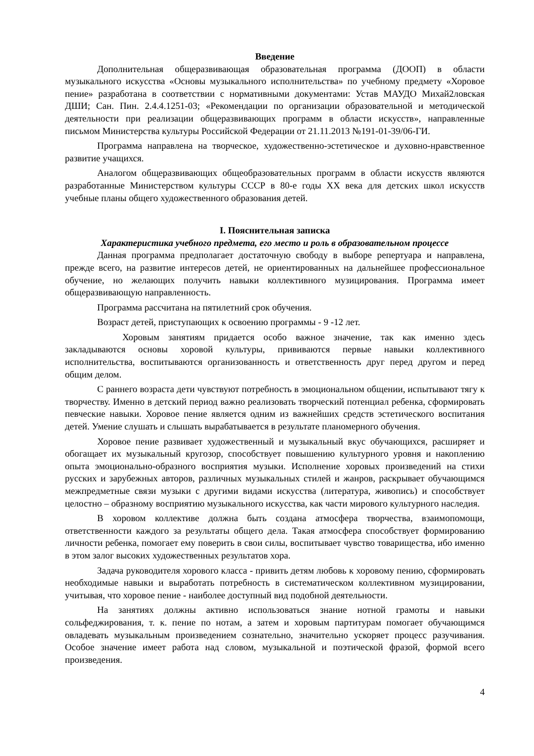Введение
Дополнительная общеразвивающая образовательная программа (ДООП) в области музыкального искусства «Основы музыкального исполнительства» по учебному предмету «Хоровое пение» разработана в соответствии с нормативными документами: Устав МАУДО Михай2ловская ДШИ; Сан. Пин. 2.4.4.1251-03; «Рекомендации по организации образовательной и методической деятельности при реализации общеразвивающих программ в области искусств», направленные письмом Министерства культуры Российской Федерации от 21.11.2013 №191-01-39/06-ГИ.
Программа направлена на творческое, художественно-эстетическое и духовно-нравственное развитие учащихся.
Аналогом общеразвивающих общеобразовательных программ в области искусств являются разработанные Министерством культуры СССР в 80-е годы XX века для детских школ искусств учебные планы общего художественного образования детей.
I. Пояснительная записка
Характеристика учебного предмета, его место и роль в образовательном процессе
Данная программа предполагает достаточную свободу в выборе репертуара и направлена, прежде всего, на развитие интересов детей, не ориентированных на дальнейшее профессиональное обучение, но желающих получить навыки коллективного музицирования. Программа имеет общеразвивающую направленность.
Программа рассчитана на пятилетний срок обучения.
Возраст детей, приступающих к освоению программы - 9 -12 лет.
Хоровым занятиям придается особо важное значение, так как именно здесь закладываются основы хоровой культуры, прививаются первые навыки коллективного исполнительства, воспитываются организованность и ответственность друг перед другом и перед общим делом.
С раннего возраста дети чувствуют потребность в эмоциональном общении, испытывают тягу к творчеству. Именно в детский период важно реализовать творческий потенциал ребенка, сформировать певческие навыки. Хоровое пение является одним из важнейших средств эстетического воспитания детей. Умение слушать и слышать вырабатывается в результате планомерного обучения.
Хоровое пение развивает художественный и музыкальный вкус обучающихся, расширяет и обогащает их музыкальный кругозор, способствует повышению культурного уровня и накоплению опыта эмоционально-образного восприятия музыки. Исполнение хоровых произведений на стихи русских и зарубежных авторов, различных музыкальных стилей и жанров, раскрывает обучающимся межпредметные связи музыки с другими видами искусства (литература, живопись) и способствует целостно – образному восприятию музыкального искусства, как части мирового культурного наследия.
В хоровом коллективе должна быть создана атмосфера творчества, взаимопомощи, ответственности каждого за результаты общего дела. Такая атмосфера способствует формированию личности ребенка, помогает ему поверить в свои силы, воспитывает чувство товарищества, ибо именно в этом залог высоких художественных результатов хора.
Задача руководителя хорового класса - привить детям любовь к хоровому пению, сформировать необходимые навыки и выработать потребность в систематическом коллективном музицировании, учитывая, что хоровое пение - наиболее доступный вид подобной деятельности.
На занятиях должны активно использоваться знание нотной грамоты и навыки сольфеджирования, т. к. пение по нотам, а затем и хоровым партитурам помогает обучающимся овладевать музыкальным произведением сознательно, значительно ускоряет процесс разучивания. Особое значение имеет работа над словом, музыкальной и поэтической фразой, формой всего произведения.
4